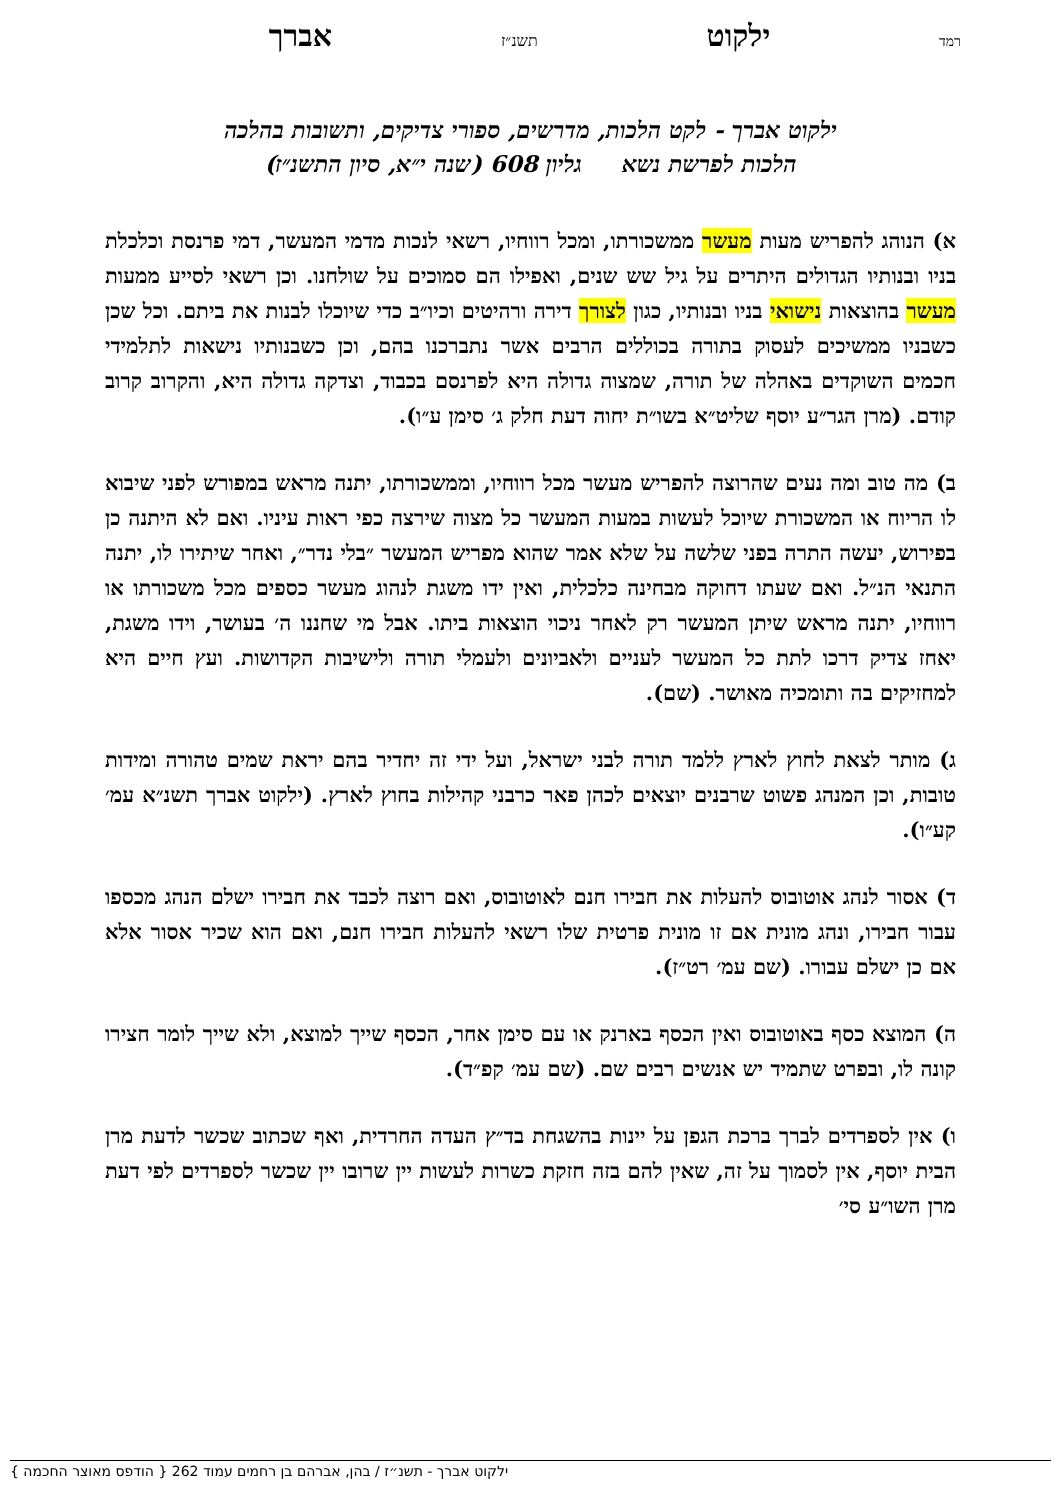רמד ילקוט תשנ״ז אברך
ילקוט אברך - לקט הלכות, מדרשים, ספורי צדיקים, ותשובות בהלכה
הלכות לפרשת נשא גליון 608 (שנה י״א, סיון התשנ״ז)
א) הנוהג להפריש מעות מעשר ממשכורתו, ומכל רווחיו, רשאי לנכות מדמי המעשר, דמי פרנסת וכלכלת בניו ובנותיו הגדולים היתרים על גיל שש שנים, ואפילו הם סמוכים על שולחנו. וכן רשאי לסייע ממעות מעשר בהוצאות נישואי בניו ובנותיו, כגון לצורך דירה ורהיטים וכיו״ב כדי שיוכלו לבנות את ביתם. וכל שכן כשבניו ממשיכים לעסוק בתורה בכוללים הרבים אשר נתברכנו בהם, וכן כשבנותיו נישאות לתלמידי חכמים השוקדים באהלה של תורה, שמצוה גדולה היא לפרנסם בכבוד, וצדקה גדולה היא, והקרוב קרוב קודם. (מרן הגר״ע יוסף שליט״א בשו״ת יחוה דעת חלק ג׳ סימן ע״ו).
ב) מה טוב ומה נעים שהרוצה להפריש מעשר מכל רווחיו, וממשכורתו, יתנה מראש במפורש לפני שיבוא לו הריוח או המשכורת שיוכל לעשות במעות המעשר כל מצוה שירצה כפי ראות עיניו. ואם לא היתנה כן בפירוש, יעשה התרה בפני שלשה על שלא אמר שהוא מפריש המעשר ״בלי נדר״, ואחר שיתירו לו, יתנה התנאי הנ״ל. ואם שעתו דחוקה מבחינה כלכלית, ואין ידו משגת לנהוג מעשר כספים מכל משכורתו או רווחיו, יתנה מראש שיתן המעשר רק לאחר ניכוי הוצאות ביתו. אבל מי שחננו ה׳ בעושר, וידו משגת, יאחז צדיק דרכו לתת כל המעשר לעניים ולאביונים ולעמלי תורה ולישיבות הקדושות. ועץ חיים היא למחזיקים בה ותומכיה מאושר. (שם).
ג) מותר לצאת לחוץ לארץ ללמד תורה לבני ישראל, ועל ידי זה יחדיר בהם יראת שמים טהורה ומידות טובות, וכן המנהג פשוט שרבנים יוצאים לכהן פאר כרבני קהילות בחוץ לארץ. (ילקוט אברך תשנ״א עמ׳ קע״ו).
ד) אסור לנהג אוטובוס להעלות את חבירו חנם לאוטובוס, ואם רוצה לכבד את חבירו ישלם הנהג מכספו עבור חבירו, ונהג מונית אם זו מונית פרטית שלו רשאי להעלות חבירו חנם, ואם הוא שכיר אסור אלא אם כן ישלם עבורו. (שם עמ׳ רט״ז).
ה) המוצא כסף באוטובוס ואין הכסף בארנק או עם סימן אחר, הכסף שייך למוצא, ולא שייך לומר חצירו קונה לו, ובפרט שתמיד יש אנשים רבים שם. (שם עמ׳ קפ״ד).
ו) אין לספרדים לברך ברכת הגפן על יינות בהשגחת בד״ץ העדה החרדית, ואף שכתוב שכשר לדעת מרן הבית יוסף, אין לסמוך על זה, שאין להם בזה חזקת כשרות לעשות יין שרובו יין שכשר לספרדים לפי דעת מרן השו״ע סי׳
ילקוט אברך - תשנ״ז / בהן, אברהם בן רחמים עמוד 262 { הודפס מאוצר החכמה }